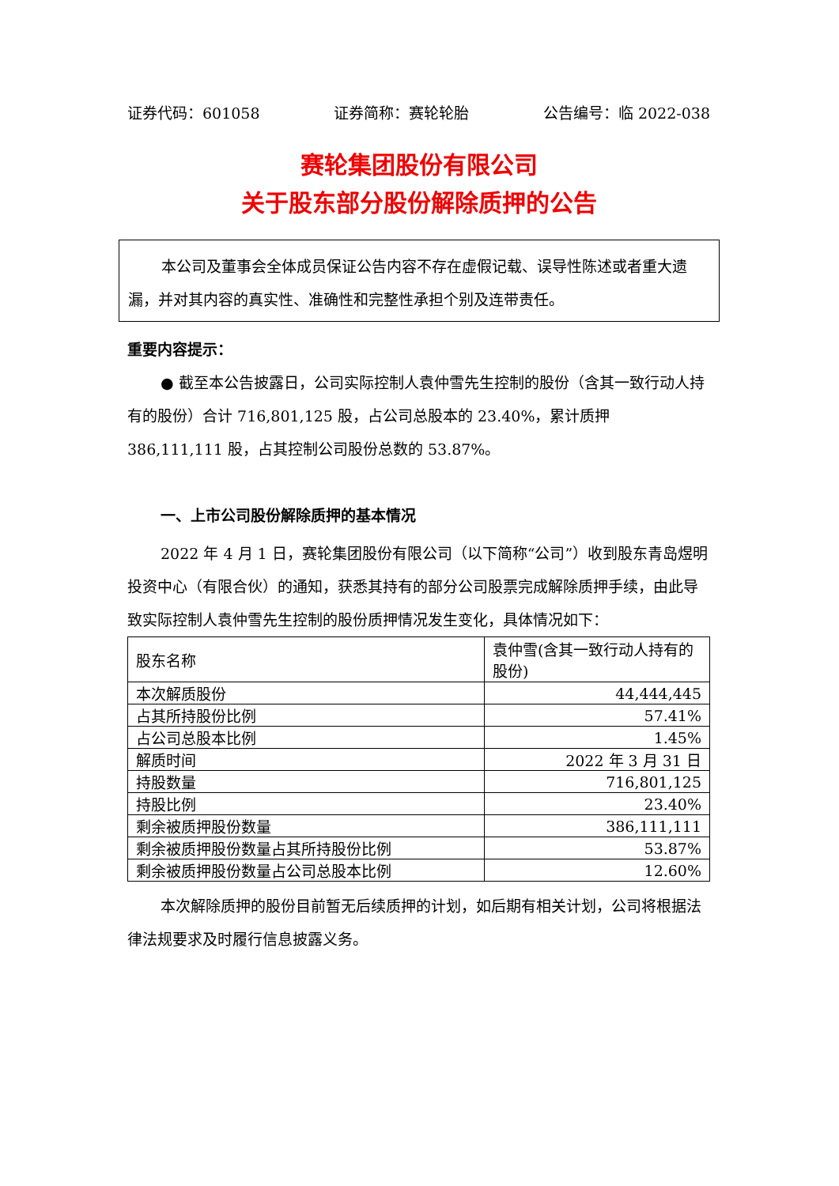证券代码：601058 证券简称：赛轮轮胎 公告编号：临 2022-038
赛轮集团股份有限公司
关于股东部分股份解除质押的公告
本公司及董事会全体成员保证公告内容不存在虚假记载、误导性陈述或者重大遗漏，并对其内容的真实性、准确性和完整性承担个别及连带责任。
重要内容提示：
● 截至本公告披露日，公司实际控制人袁仲雪先生控制的股份（含其一致行动人持有的股份）合计 716,801,125 股，占公司总股本的 23.40%，累计质押 386,111,111 股，占其控制公司股份总数的 53.87%。
一、上市公司股份解除质押的基本情况
2022 年 4 月 1 日，赛轮集团股份有限公司（以下简称“公司”）收到股东青岛煜明投资中心（有限合伙）的通知，获悉其持有的部分公司股票完成解除质押手续，由此导致实际控制人袁仲雪先生控制的股份质押情况发生变化，具体情况如下：
| 股东名称 | 袁仲雪(含其一致行动人持有的股份) |
| 本次解质股份 | 44,444,445 |
| 占其所持股份比例 | 57.41% |
| 占公司总股本比例 | 1.45% |
| 解质时间 | 2022 年 3 月 31 日 |
| 持股数量 | 716,801,125 |
| 持股比例 | 23.40% |
| 剩余被质押股份数量 | 386,111,111 |
| 剩余被质押股份数量占其所持股份比例 | 53.87% |
| 剩余被质押股份数量占公司总股本比例 | 12.60% |
本次解除质押的股份目前暂无后续质押的计划，如后期有相关计划，公司将根据法律法规要求及时履行信息披露义务。